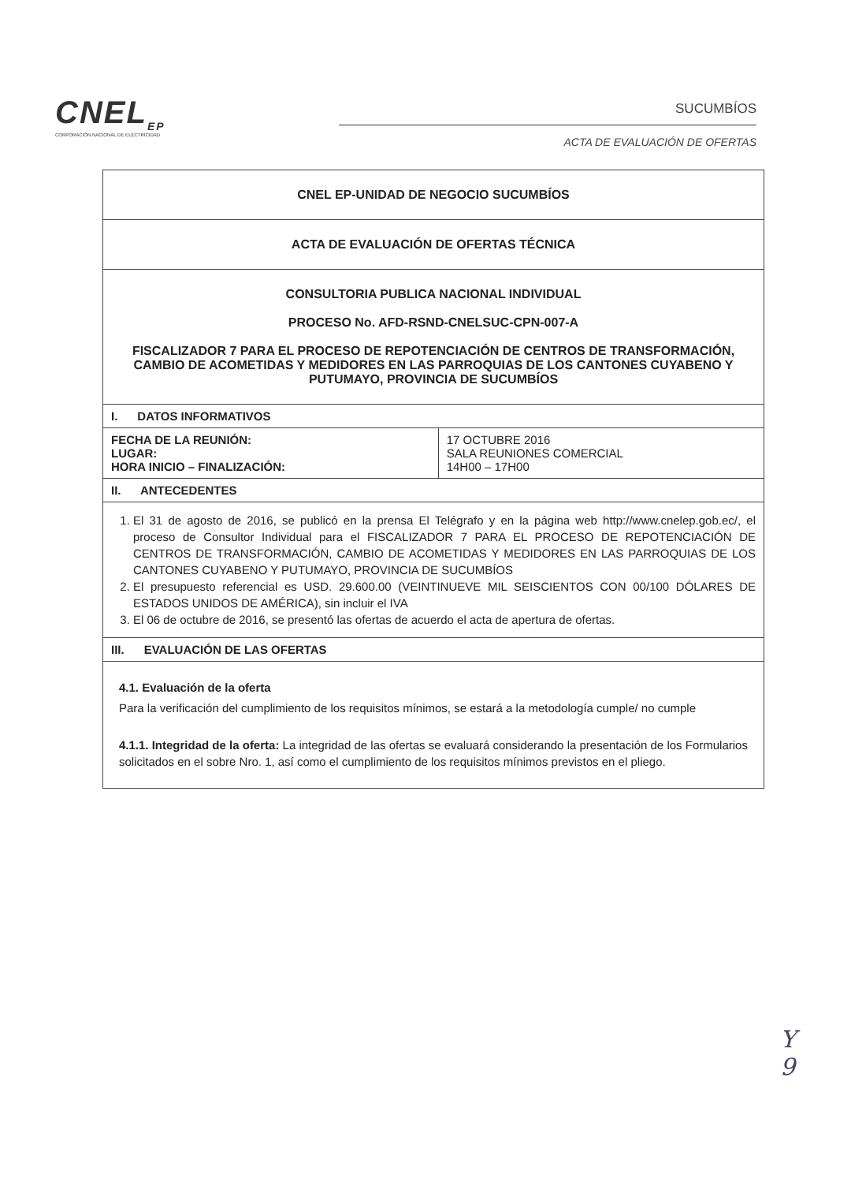CNEL<sub>EP</sub>
CORPORACIÓN NACIONAL DE ELECTRICIDAD
SUCUMBÍOS
ACTA DE EVALUACIÓN DE OFERTAS
| CNEL EP-UNIDAD DE NEGOCIO SUCUMBÍOS | |
| ACTA DE EVALUACIÓN DE OFERTAS TÉCNICA | |
| CONSULTORIA PUBLICA NACIONAL INDIVIDUAL PROCESO No. AFD-RSND-CNELSUC-CPN-007-A FISCALIZADOR 7 PARA EL PROCESO DE REPOTENCIACIÓN DE CENTROS DE TRANSFORMACIÓN, CAMBIO DE ACOMETIDAS Y MEDIDORES EN LAS PARROQUIAS DE LOS CANTONES CUYABENO Y PUTUMAYO, PROVINCIA DE SUCUMBÍOS | |
| I. DATOS INFORMATIVOS | |
| FECHA DE LA REUNIÓN: LUGAR: HORA INICIO – FINALIZACIÓN: | 17 OCTUBRE 2016 SALA REUNIONES COMERCIAL 14H00 – 17H00 |
| II. ANTECEDENTES | |
| 1. El 31 de agosto de 2016, se publicó en la prensa El Telégrafo y en la página web http://www.cnelep.gob.ec/, el proceso de Consultor Individual para el FISCALIZADOR 7 PARA EL PROCESO DE REPOTENCIACIÓN DE CENTROS DE TRANSFORMACIÓN, CAMBIO DE ACOMETIDAS Y MEDIDORES EN LAS PARROQUIAS DE LOS CANTONES CUYABENO Y PUTUMAYO, PROVINCIA DE SUCUMBÍOS 2. El presupuesto referencial es USD. 29.600.00 (VEINTINUEVE MIL SEISCIENTOS CON 00/100 DÓLARES DE ESTADOS UNIDOS DE AMÉRICA), sin incluir el IVA 3. El 06 de octubre de 2016, se presentó las ofertas de acuerdo el acta de apertura de ofertas. | |
| III. EVALUACIÓN DE LAS OFERTAS | |
| 4.1. Evaluación de la oferta Para la verificación del cumplimiento de los requisitos mínimos, se estará a la metodología cumple/ no cumple 4.1.1. Integridad de la oferta: La integridad de las ofertas se evaluará considerando la presentación de los Formularios solicitados en el sobre Nro. 1, así como el cumplimiento de los requisitos mínimos previstos en el pliego. | |
Y
9